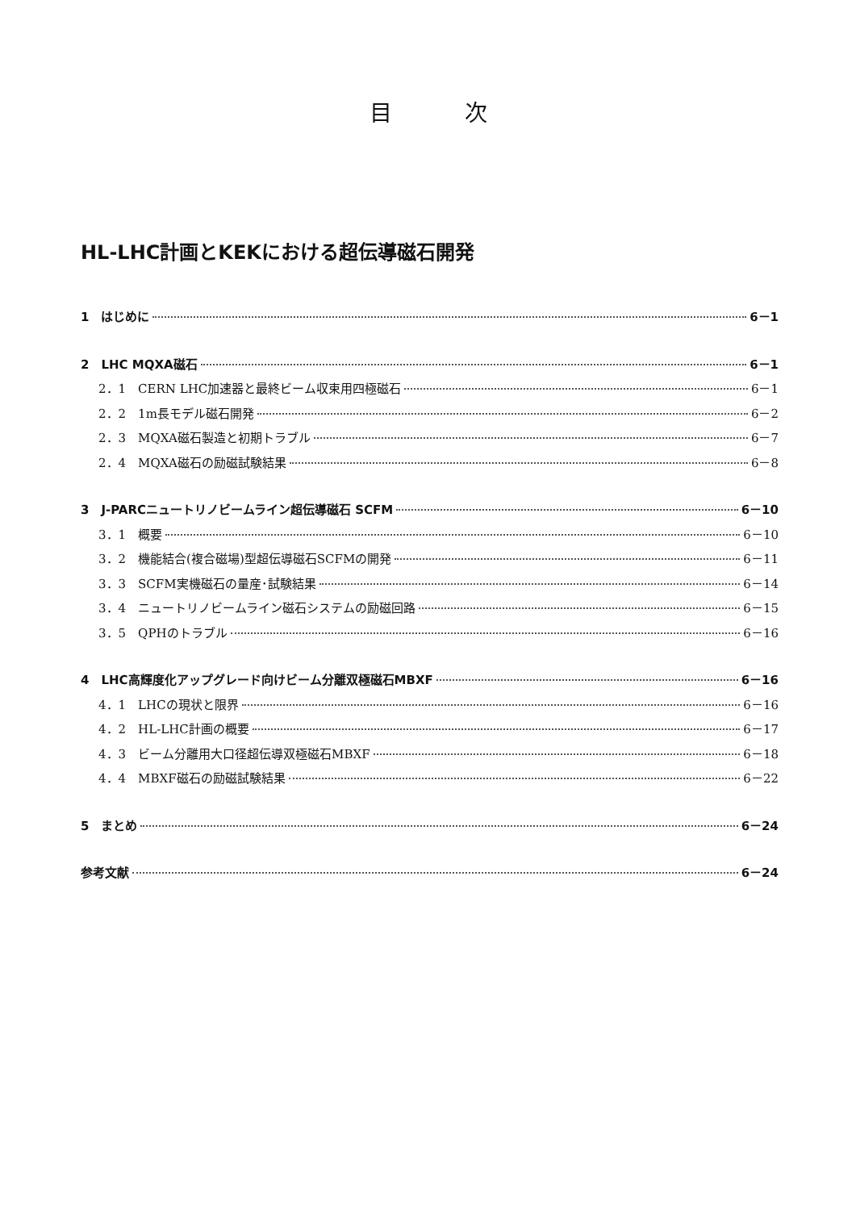目 次
HL-LHC計画とKEKにおける超伝導磁石開発
1　はじめに 6－1
2　LHC MQXA磁石 6－1
2．1　CERN LHC加速器と最終ビーム収束用四極磁石 6－1
2．2　1m長モデル磁石開発 6－2
2．3　MQXA磁石製造と初期トラブル 6－7
2．4　MQXA磁石の励磁試験結果 6－8
3　J-PARCニュートリノビームライン超伝導磁石 SCFM 6－10
3．1　概要 6－10
3．2　機能結合(複合磁場)型超伝導磁石SCFMの開発 6－11
3．3　SCFM実機磁石の量産･試験結果 6－14
3．4　ニュートリノビームライン磁石システムの励磁回路 6－15
3．5　QPHのトラブル 6－16
4　LHC高輝度化アップグレード向けビーム分離双極磁石MBXF 6－16
4．1　LHCの現状と限界 6－16
4．2　HL-LHC計画の概要 6－17
4．3　ビーム分離用大口径超伝導双極磁石MBXF 6－18
4．4　MBXF磁石の励磁試験結果 6－22
5　まとめ 6－24
参考文献 6－24